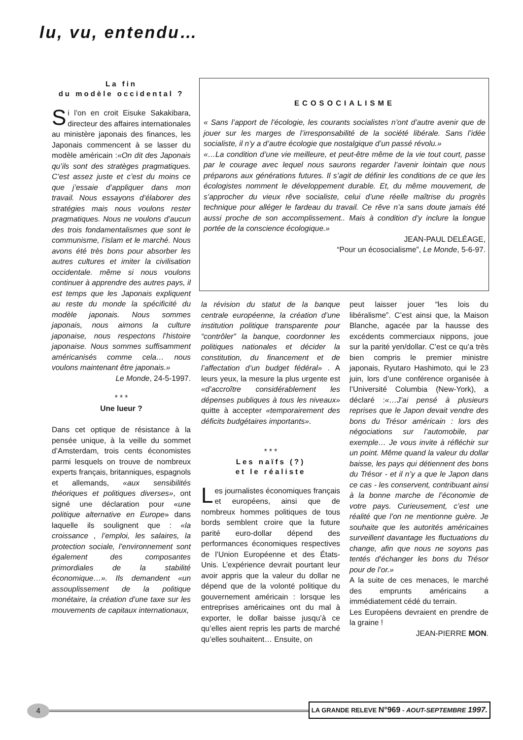lu, vu, entendu…
La fin
du modèle occidental ?
Si l’on en croit Eisuke Sakakibara, directeur des affaires internationales au ministère japonais des finances, les Japonais commencent à se lasser du modèle américain :«On dit des Japonais qu’ils sont des stratèges pragmatiques. C’est assez juste et c’est du moins ce que j’essaie d’appliquer dans mon travail. Nous essayons d’élaborer des stratégies mais nous voulons rester pragmatiques. Nous ne voulons d’aucun des trois fondamentalismes que sont le communisme, l’islam et le marché. Nous avons été très bons pour absorber les autres cultures et imiter la civilisation occidentale. même si nous voulons continuer à apprendre des autres pays, il est temps que les Japonais expliquent au reste du monde la spécificité du modèle japonais. Nous sommes japonais, nous aimons la culture japonaise, nous respectons l’histoire japonaise. Nous sommes suffisamment américanisés comme cela… nous voulons maintenant être japonais.»
Le Monde, 24-5-1997.
* * *
Une lueur ?
Dans cet optique de résistance à la pensée unique, à la veille du sommet d’Amsterdam, trois cents économistes parmi lesquels on trouve de nombreux experts français, britanniques, espagnols et allemands, «aux sensibilités théoriques et politiques diverses», ont signé une déclaration pour «une politique alternative en Europe» dans laquelle ils soulignent que : «la croissance , l’emploi, les salaires, la protection sociale, l’environnement sont également des composantes primordiales de la stabilité économique…». Ils demandent «un assouplissement de la politique monétaire, la création d’une taxe sur les mouvements de capitaux internationaux,
ECOSOCIALISME
« Sans l’apport de l’écologie, les courants socialistes n’ont d’autre avenir que de jouer sur les marges de l’irresponsabilité de la société libérale. Sans l’idée socialiste, il n’y a d’autre écologie que nostalgique d’un passé révolu.»
«…La condition d’une vie meilleure, et peut-être même de la vie tout court, passe par le courage avec lequel nous saurons regarder l’avenir lointain que nous préparons aux générations futures. Il s’agit de définir les conditions de ce que les écologistes nomment le développement durable. Et, du même mouvement, de s’approcher du vieux rêve socialiste, celui d’une réelle maîtrise du progrès technique pour alléger le fardeau du travail. Ce rêve n’a sans doute jamais été aussi proche de son accomplissement.. Mais à condition d’y inclure la longue portée de la conscience écologique.»
JEAN-PAUL DELÉAGE,
“Pour un écosocialisme”, Le Monde, 5-6-97.
la révision du statut de la banque centrale européenne, la création d’une institution politique transparente pour “contrôler” la banque, coordonner les politiques nationales et décider la constitution, du financement et de l’affectation d’un budget fédéral» . A leurs yeux, la mesure la plus urgente est «d’accroître considérablement les dépenses publiques à tous les niveaux» quitte à accepter «temporairement des déficits budgétaires importants».
* * *
Les naïfs (?)
et le réaliste
Les journalistes économiques français et européens, ainsi que de nombreux hommes politiques de tous bords semblent croire que la future parité euro-dollar dépend des performances économiques respectives de l’Union Européenne et des États-Unis. L’expérience devrait pourtant leur avoir appris que la valeur du dollar ne dépend que de la volonté politique du gouvernement américain : lorsque les entreprises américaines ont du mal à exporter, le dollar baisse jusqu’à ce qu’elles aient repris les parts de marché qu’elles souhaitent… Ensuite, on
peut laisser jouer “les lois du libéralisme”. C’est ainsi que, la Maison Blanche, agacée par la hausse des excédents commerciaux nippons, joue sur la parité yen/dollar. C’est ce qu’a très bien compris le premier ministre japonais, Ryutaro Hashimoto, qui le 23 juin, lors d’une conférence organisée à l’Université Columbia (New-York), a déclaré :«…J’ai pensé à plusieurs reprises que le Japon devait vendre des bons du Trésor américain : lors des négociations sur l’automobile, par exemple… Je vous invite à réfléchir sur un point. Même quand la valeur du dollar baisse, les pays qui détiennent des bons du Trésor - et il n’y a que le Japon dans ce cas - les conservent, contribuant ainsi à la bonne marche de l’économie de votre pays. Curieusement, c’est une réalité que l’on ne mentionne guère. Je souhaite que les autorités américaines surveillent davantage les fluctuations du change, afin que nous ne soyons pas tentés d’échanger les bons du Trésor pour de l’or.»
A la suite de ces menaces, le marché des emprunts américains a immédiatement cédé du terrain.
Les Européens devraient en prendre de la graine !
JEAN-PIERRE MON.
4
LA GRANDE RELEVE N°969 - AOUT-SEPTEMBRE 1997.